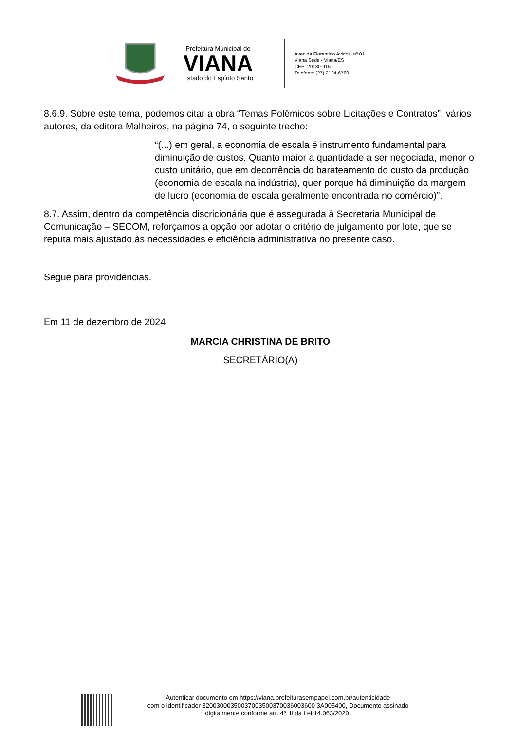Prefeitura Municipal de
VIANA
Estado do Espírito Santo
Avenida Florentino Avidos, nº 01
Viana Sede - Viana/ES
CEP: 29130-915
Telefone: (27) 2124-6760
8.6.9. Sobre este tema, podemos citar a obra “Temas Polêmicos sobre Licitações e Contratos”, vários autores, da editora Malheiros, na página 74, o seguinte trecho:
“(...) em geral, a economia de escala é instrumento fundamental para diminuição de custos. Quanto maior a quantidade a ser negociada, menor o custo unitário, que em decorrência do barateamento do custo da produção (economia de escala na indústria), quer porque há diminuição da margem de lucro (economia de escala geralmente encontrada no comércio)”.
8.7. Assim, dentro da competência discricionária que é assegurada à Secretaria Municipal de Comunicação – SECOM, reforçamos a opção por adotar o critério de julgamento por lote, que se reputa mais ajustado às necessidades e eficiência administrativa no presente caso.
Segue para providências.
Em 11 de dezembro de 2024
MARCIA CHRISTINA DE BRITO
SECRETÁRIO(A)
Autenticar documento em https://viana.prefeiturasempapel.com.br/autenticidade
com o identificador 32003000350037003500370036003600 3A005400, Documento assinado
digitalmente conforme art. 4º, II da Lei 14.063/2020.